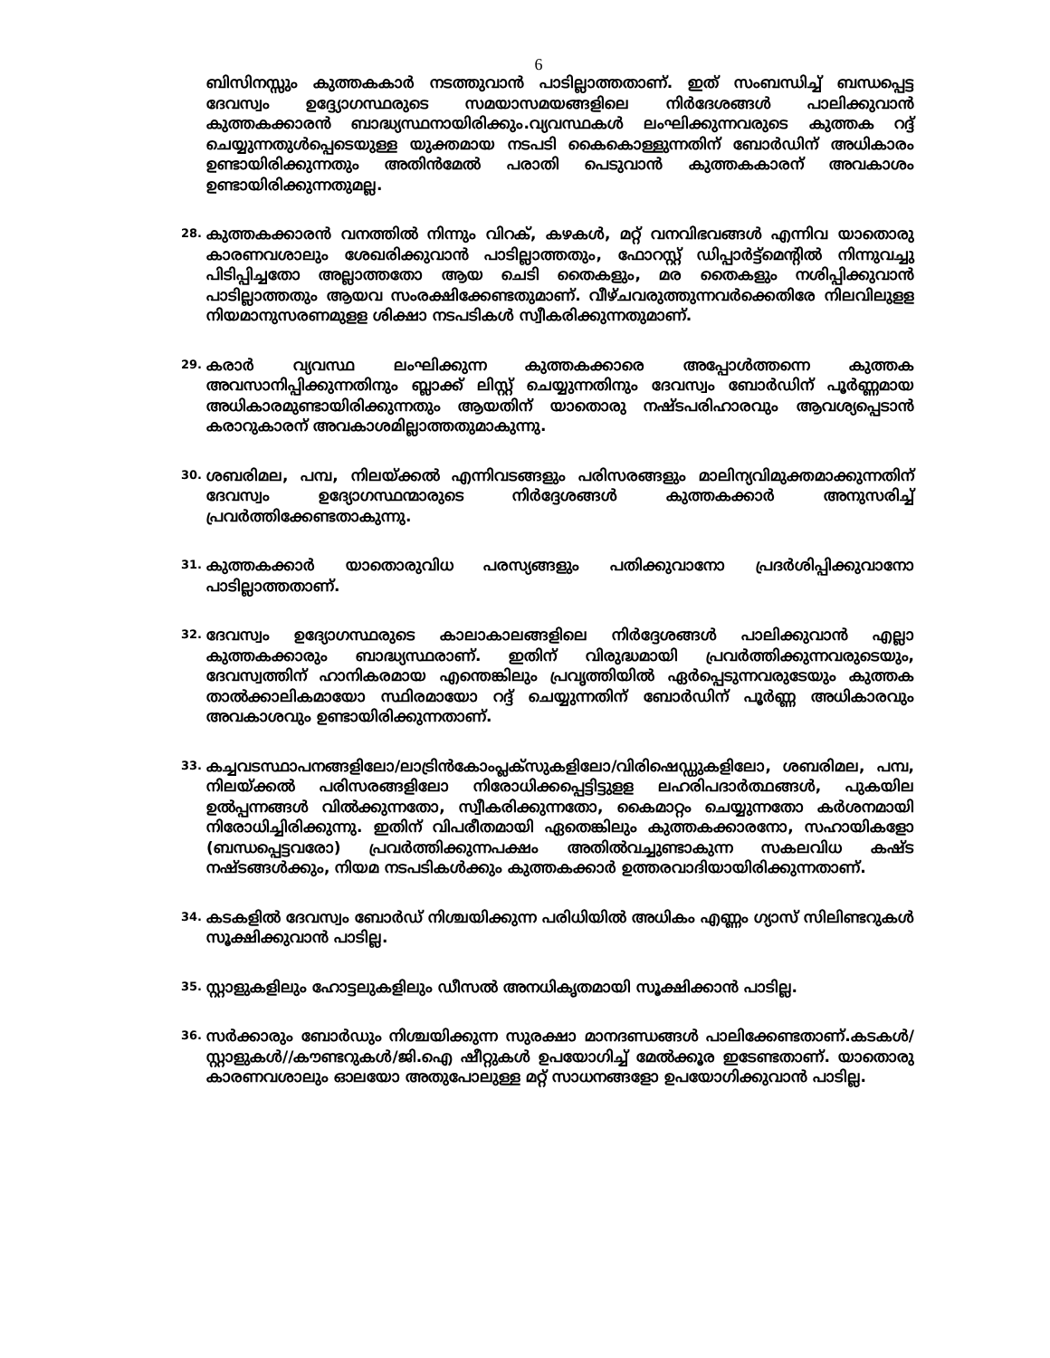6
ബിസിനസ്സും കുത്തകകാർ നടത്തുവാൻ പാടില്ലാത്തതാണ്. ഇത് സംബന്ധിച്ച് ബന്ധപ്പെട്ട ദേവസ്വം ഉദ്ദ്യോഗസ്ഥരുടെ സമയാസമയങ്ങളിലെ നിർദേശങ്ങൾ പാലിക്കുവാൻ കുത്തകക്കാരൻ ബാദ്ധ്യസ്ഥനായിരിക്കും.വ്യവസ്ഥകൾ ലംഘിക്കുന്നവരുടെ കുത്തക റദ്ദ് ചെയ്യുന്നതുൾപ്പെടെയുള്ള യുക്തമായ നടപടി കൈകൊള്ളുന്നതിന് ബോർഡിന് അധികാരം ഉണ്ടായിരിക്കുന്നതും അതിൻമേൽ പരാതി പെടുവാൻ കുത്തകകാരന് അവകാശം ഉണ്ടായിരിക്കുന്നതുമല്ല.
28.
കുത്തകക്കാരൻ വനത്തിൽ നിന്നും വിറക്, കഴകൾ, മറ്റ് വനവിഭവങ്ങൾ എന്നിവ യാതൊരു കാരണവശാലും ശേഖരിക്കുവാൻ പാടില്ലാത്തതും, ഫോറസ്റ്റ് ഡിപ്പാർട്ട്മെന്റിൽ നിന്നുവച്ചു പിടിപ്പിച്ചതോ അല്ലാത്തതോ ആയ ചെടി തൈകളും, മര തൈകളും നശിപ്പിക്കുവാൻ പാടില്ലാത്തതും ആയവ സംരക്ഷിക്കേണ്ടതുമാണ്. വീഴ്ചവരുത്തുന്നവർക്കെതിരേ നിലവിലുളള നിയമാനുസരണമുളള ശിക്ഷാ നടപടികൾ സ്വീകരിക്കുന്നതുമാണ്.
29.
കരാർ വ്യവസ്ഥ ലംഘിക്കുന്ന കുത്തകക്കാരെ അപ്പോൾത്തന്നെ കുത്തക അവസാനിപ്പിക്കുന്നതിനും ബ്ലാക്ക് ലിസ്റ്റ് ചെയ്യുന്നതിനും ദേവസ്വം ബോർഡിന് പൂർണ്ണമായ അധികാരമുണ്ടായിരിക്കുന്നതും ആയതിന് യാതൊരു നഷ്ടപരിഹാരവും ആവശ്യപ്പെടാൻ കരാറുകാരന് അവകാശമില്ലാത്തതുമാകുന്നു.
30.
ശബരിമല, പമ്പ, നിലയ്ക്കൽ എന്നിവടങ്ങളും പരിസരങ്ങളും മാലിന്യവിമുക്തമാക്കുന്നതിന് ദേവസ്വം ഉദ്യോഗസ്ഥന്മാരുടെ നിർദ്ദേശങ്ങൾ കുത്തകക്കാർ അനുസരിച്ച് പ്രവർത്തിക്കേണ്ടതാകുന്നു.
31.
കുത്തകക്കാർ യാതൊരുവിധ പരസ്യങ്ങളും പതിക്കുവാനോ പ്രദർശിപ്പിക്കുവാനോ പാടില്ലാത്തതാണ്.
32.
ദേവസ്വം ഉദ്യോഗസ്ഥരുടെ കാലാകാലങ്ങളിലെ നിർദ്ദേശങ്ങൾ പാലിക്കുവാൻ എല്ലാ കുത്തകക്കാരും ബാദ്ധ്യസ്ഥരാണ്. ഇതിന് വിരുദ്ധമായി പ്രവർത്തിക്കുന്നവരുടെയും, ദേവസ്വത്തിന് ഹാനികരമായ എന്തെങ്കിലും പ്രവൃത്തിയിൽ ഏർപ്പെടുന്നവരുടേയും കുത്തക താൽക്കാലികമായോ സ്ഥിരമായോ റദ്ദ് ചെയ്യുന്നതിന് ബോർഡിന് പൂർണ്ണ അധികാരവും അവകാശവും ഉണ്ടായിരിക്കുന്നതാണ്.
33.
കച്ചവടസ്ഥാപനങ്ങളിലോ/ലാട്രിൻകോംപ്ലക്സുകളിലോ/വിരിഷെഡ്ഡുകളിലോ, ശബരിമല, പമ്പ, നിലയ്ക്കൽ പരിസരങ്ങളിലോ നിരോധിക്കപ്പെട്ടിട്ടുളള ലഹരിപദാർത്ഥങ്ങൾ, പുകയില ഉൽപ്പന്നങ്ങൾ വിൽക്കുന്നതോ, സ്വീകരിക്കുന്നതോ, കൈമാറ്റം ചെയ്യുന്നതോ കർശനമായി നിരോധിച്ചിരിക്കുന്നു. ഇതിന് വിപരീതമായി ഏതെങ്കിലും കുത്തകക്കാരനോ, സഹായികളോ (ബന്ധപ്പെട്ടവരോ) പ്രവർത്തിക്കുന്നപക്ഷം അതിൽവച്ചുണ്ടാകുന്ന സകലവിധ കഷ്ട നഷ്ടങ്ങൾക്കും, നിയമ നടപടികൾക്കും കുത്തകക്കാർ ഉത്തരവാദിയായിരിക്കുന്നതാണ്.
34.
കടകളിൽ ദേവസ്വം ബോർഡ് നിശ്ചയിക്കുന്ന പരിധിയിൽ അധികം എണ്ണം ഗ്യാസ് സിലിണ്ടറുകൾ സൂക്ഷിക്കുവാൻ പാടില്ല.
35.
സ്റ്റാളുകളിലും ഹോട്ടലുകളിലും ഡീസൽ അനധികൃതമായി സൂക്ഷിക്കാൻ പാടില്ല.
36.
സർക്കാരും ബോർഡും നിശ്ചയിക്കുന്ന സുരക്ഷാ മാനദണ്ഡങ്ങൾ പാലിക്കേണ്ടതാണ്.കടകൾ/സ്റ്റാളുകൾ//കൗണ്ടറുകൾ/ജി.ഐ ഷീറ്റുകൾ ഉപയോഗിച്ച് മേൽക്കൂര ഇടേണ്ടതാണ്. യാതൊരു കാരണവശാലും ഓലയോ അതുപോലുള്ള മറ്റ് സാധനങ്ങളോ ഉപയോഗിക്കുവാൻ പാടില്ല.